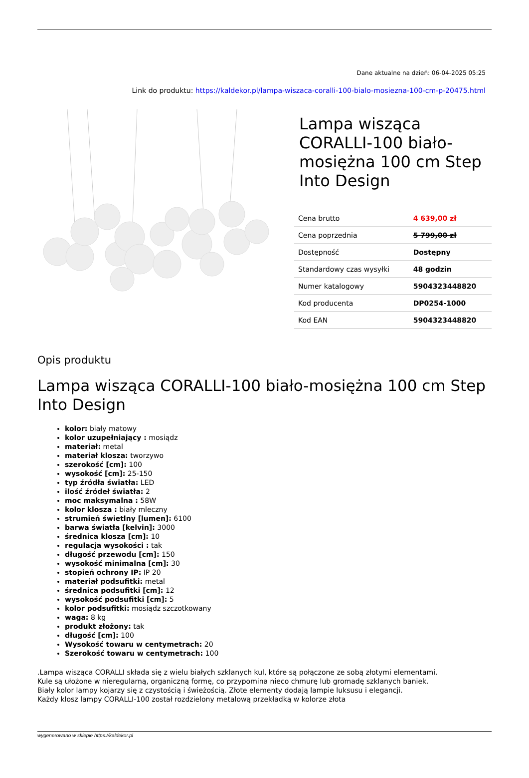Dane aktualne na dzień: 06-04-2025 05:25
Link do produktu: https://kaldekor.pl/lampa-wiszaca-coralli-100-bialo-mosiezna-100-cm-p-20475.html
Lampa wisząca CORALLI-100 biało-mosiężna 100 cm Step Into Design
| Cena brutto | 4 639,00 zł |
| Cena poprzednia | 5 799,00 zł |
| Dostępność | Dostępny |
| Standardowy czas wysyłki | 48 godzin |
| Numer katalogowy | 5904323448820 |
| Kod producenta | DP0254-1000 |
| Kod EAN | 5904323448820 |
Opis produktu
Lampa wisząca CORALLI-100 biało-mosiężna 100 cm Step Into Design
kolor: biały matowy
kolor uzupełniający : mosiądz
materiał: metal
materiał klosza: tworzywo
szerokość [cm]: 100
wysokość [cm]: 25-150
typ źródła światła: LED
ilość źródeł światła: 2
moc maksymalna : 58W
kolor klosza : biały mleczny
strumień świetlny [lumen]: 6100
barwa światła [kelvin]: 3000
średnica klosza [cm]: 10
regulacja wysokości : tak
długość przewodu [cm]: 150
wysokość minimalna [cm]: 30
stopień ochrony IP: IP 20
materiał podsufitki: metal
średnica podsufitki [cm]: 12
wysokość podsufitki [cm]: 5
kolor podsufitki: mosiądz szczotkowany
waga: 8 kg
produkt złożony: tak
długość [cm]: 100
Wysokość towaru w centymetrach: 20
Szerokość towaru w centymetrach: 100
.Lampa wisząca CORALLI składa się z wielu białych szklanych kul, które są połączone ze sobą złotymi elementami.
Kule są ułożone w nieregularną, organiczną formę, co przypomina nieco chmurę lub gromadę szklanych baniek.
Biały kolor lampy kojarzy się z czystością i świeżością. Złote elementy dodają lampie luksusu i elegancji.
Każdy klosz lampy CORALLI-100 został rozdzielony metalową przekładką w kolorze złota
wygenerowano w sklepie https://kaldekor.pl